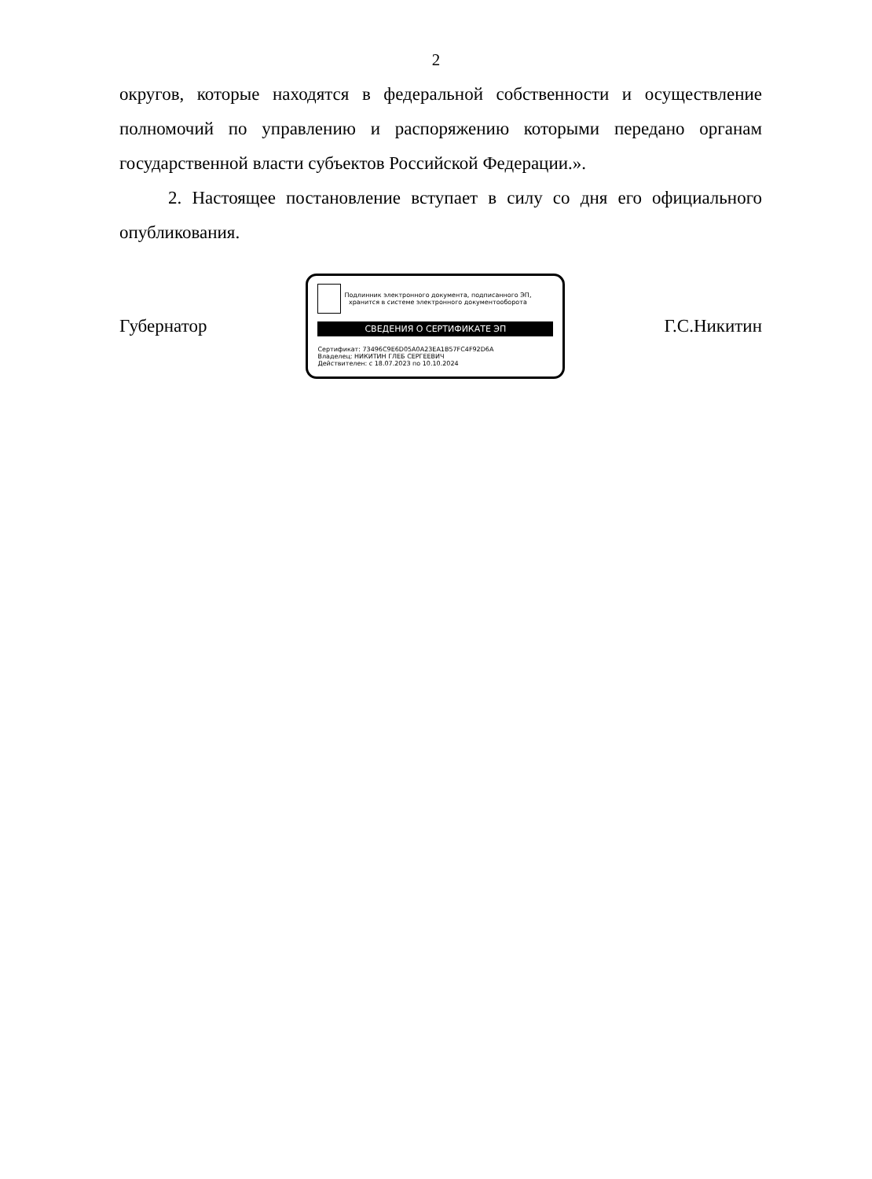2
округов, которые находятся в федеральной собственности и осуществление полномочий по управлению и распоряжению которыми передано органам государственной власти субъектов Российской Федерации.».
2. Настоящее постановление вступает в силу со дня его официального опубликования.
Губернатор
Подлинник электронного документа, подписанного ЭП,
хранится в системе электронного документооборота
СВЕДЕНИЯ О СЕРТИФИКАТЕ ЭП
Сертификат: 73496C9E6D05A0A23EA1B57FC4F92D6A
Владелец: НИКИТИН ГЛЕБ СЕРГЕЕВИЧ
Действителен: с 18.07.2023 по 10.10.2024
Г.С.Никитин